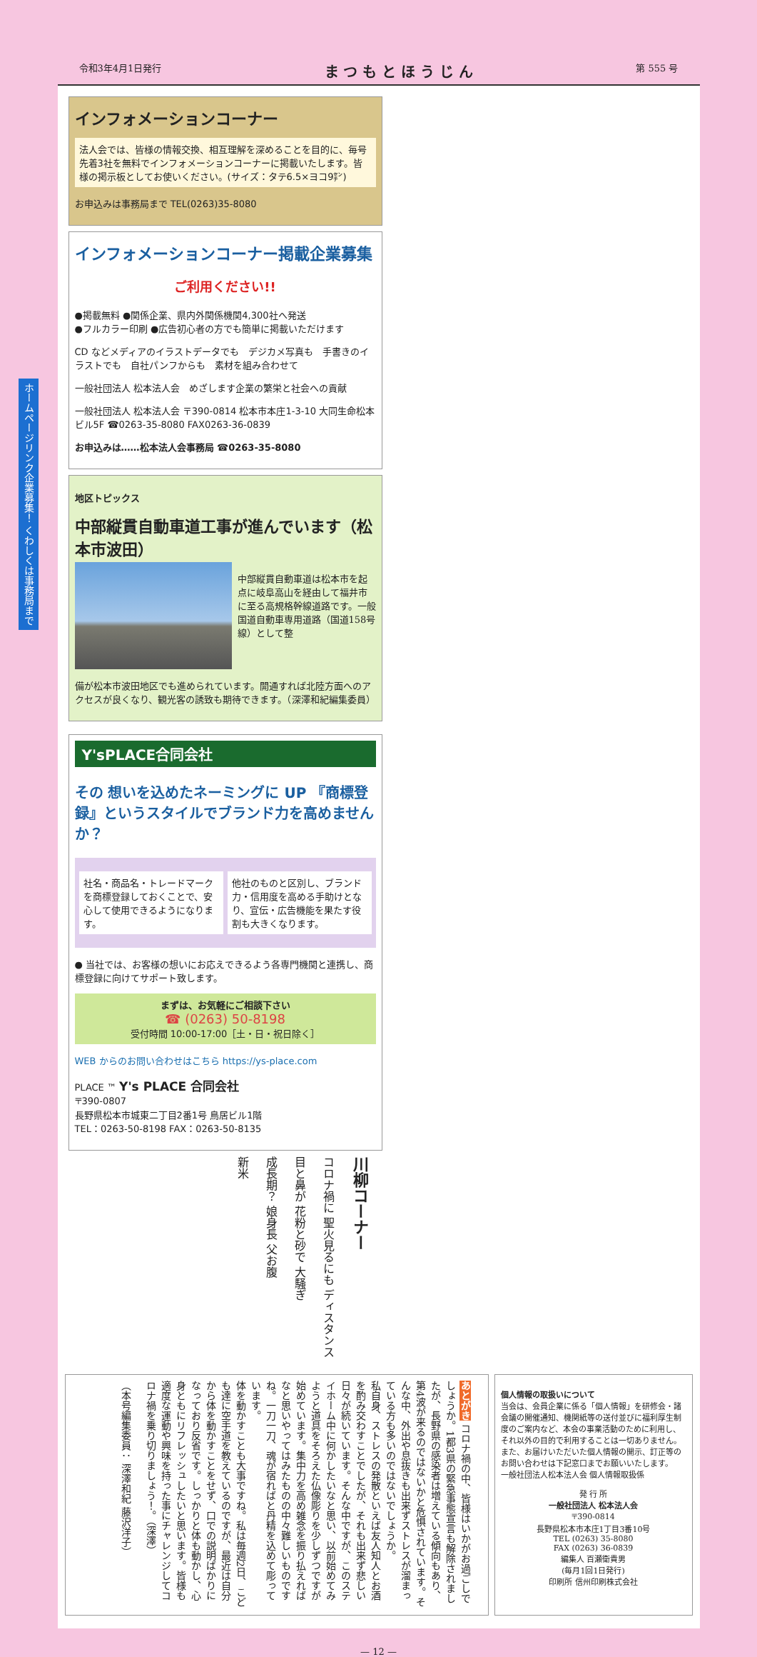令和3年4月1日発行 ま つ も と ほ う じ ん 第 555 号
ホームページリンク企業募集！ くわしくは事務局まで
インフォメーションコーナー
法人会では、皆様の情報交換、相互理解を深めることを目的に、毎号先着3社を無料でインフォメーションコーナーに掲載いたします。皆様の掲示板としてお使いください。(サイズ：タテ6.5×ヨコ9㌢)
お申込みは事務局まで TEL(0263)35-8080
インフォメーションコーナー掲載企業募集
ご利用ください!!
●掲載無料 ●関係企業、県内外関係機関4,300社へ発送
●フルカラー印刷 ●広告初心者の方でも簡単に掲載いただけます
CD などメディアのイラストデータでも　デジカメ写真も　手書きのイラストでも　自社パンフからも　素材を組み合わせて
一般社団法人 松本法人会　めざします企業の繁栄と社会への貢献
一般社団法人 松本法人会 〒390-0814 松本市本庄1-3-10 大同生命松本ビル5F ☎0263-35-8080 FAX0263-36-0839
お申込みは……松本法人会事務局 ☎0263-35-8080
地区トピックス
中部縦貫自動車道工事が進んでいます（松本市波田）
中部縦貫自動車道は松本市を起点に岐阜高山を経由して福井市に至る高規格幹線道路です。一般国道自動車専用道路（国道158号線）として整
備が松本市波田地区でも進められています。開通すれば北陸方面へのアクセスが良くなり、観光客の誘致も期待できます。（深澤和紀編集委員）
Y'sPLACE合同会社
その 想いを込めたネーミングに UP 『商標登録』というスタイルでブランド力を高めませんか？
社名・商品名・トレードマークを商標登録しておくことで、安心して使用できるようになります。
他社のものと区別し、ブランド力・信用度を高める手助けとなり、宣伝・広告機能を果たす役割も大きくなります。
● 当社では、お客様の想いにお応えできるよう各専門機関と連携し、商標登録に向けてサポート致します。
まずは、お気軽にご相談下さい
☎ (0263) 50-8198
受付時間 10:00-17:00［土・日・祝日除く］
WEB からのお問い合わせはこちら https://ys-place.com
PLACE ™ Y's PLACE 合同会社
〒390-0807
長野県松本市城東二丁目2番1号 鳥居ビル1階
TEL：0263-50-8198 FAX：0263-50-8135
川柳コーナー
コロナ禍に 聖火見るにも ディスタンス
目と鼻が 花粉と砂で 大騒ぎ
成長期？ 娘身長 父お腹
新米
あとがき コロナ禍の中、皆様はいかがお過ごしでしょうか。1都3県の緊急事態宣言も解除されましたが、長野県の感染者は増えている傾向もあり、第4波が来るのではないかと危惧されています。そんな中、外出や息抜きも出来ずストレスが溜まっている方も多いのではないでしょうか。
私自身、ストレスの発散といえば友人知人とお酒を酌み交わすことでしたが、それも出来ず悲しい日々が続いています。そんな中ですが、このステイホーム中に何かしたいなと思い、以前始めてみようと道具をそろえた仏像彫りを少しずつですが始めています。集中力を高め雑念を振り払えればなと思いやってはみたものの中々難しいものですね。一刀一刀、魂が宿ればと丹精を込めて彫っています。
体を動かすことも大事ですね。私は毎週2日、こども達に空手道を教えているのですが、最近は自分から体を動かすことをせず、口での説明ばかりになっており反省です。しっかりと体も動かし、心身ともにリフレッシュしたいと思います。皆様も適度な運動や興味を持った事にチャレンジしてコロナ禍を乗り切りましょう！。（深澤）
（本号編集委員： 深澤和紀 藤沢洋子）
個人情報の取扱いについて
当会は、会員企業に係る「個人情報」を研修会・諸会議の開催通知、機関紙等の送付並びに福利厚生制度のご案内など、本会の事業活動のために利用し、それ以外の目的で利用することは一切ありません。
また、お届けいただいた個人情報の開示、訂正等のお問い合わせは下記窓口までお願いいたします。
一般社団法人松本法人会 個人情報取扱係
発 行 所
一般社団法人 松本法人会
〒390-0814
長野県松本市本庄1丁目3番10号
TEL (0263) 35-8080
FAX (0263) 36-0839
編集人 百瀬衛貴男
(毎月1回1日発行)
印刷所 信州印刷株式会社
— 12 —